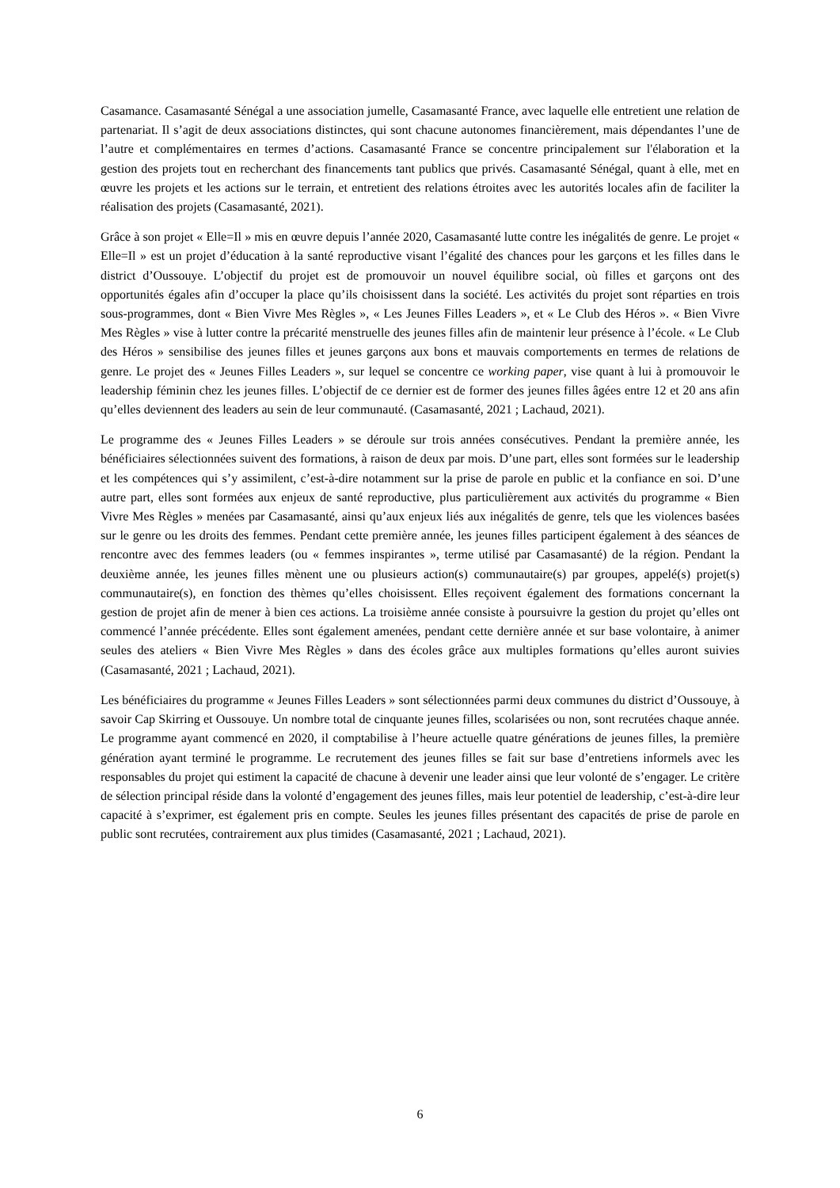Casamance. Casamasanté Sénégal a une association jumelle, Casamasanté France, avec laquelle elle entretient une relation de partenariat. Il s’agit de deux associations distinctes, qui sont chacune autonomes financièrement, mais dépendantes l’une de l’autre et complémentaires en termes d’actions. Casamasanté France se concentre principalement sur l'élaboration et la gestion des projets tout en recherchant des financements tant publics que privés. Casamasanté Sénégal, quant à elle, met en œuvre les projets et les actions sur le terrain, et entretient des relations étroites avec les autorités locales afin de faciliter la réalisation des projets (Casamasanté, 2021).
Grâce à son projet « Elle=Il » mis en œuvre depuis l’année 2020, Casamasanté lutte contre les inégalités de genre. Le projet « Elle=Il » est un projet d’éducation à la santé reproductive visant l’égalité des chances pour les garçons et les filles dans le district d’Oussouye. L’objectif du projet est de promouvoir un nouvel équilibre social, où filles et garçons ont des opportunités égales afin d’occuper la place qu’ils choisissent dans la société. Les activités du projet sont réparties en trois sous-programmes, dont « Bien Vivre Mes Règles », « Les Jeunes Filles Leaders », et « Le Club des Héros ». « Bien Vivre Mes Règles » vise à lutter contre la précarité menstruelle des jeunes filles afin de maintenir leur présence à l’école. « Le Club des Héros » sensibilise des jeunes filles et jeunes garçons aux bons et mauvais comportements en termes de relations de genre. Le projet des « Jeunes Filles Leaders », sur lequel se concentre ce working paper, vise quant à lui à promouvoir le leadership féminin chez les jeunes filles. L’objectif de ce dernier est de former des jeunes filles âgées entre 12 et 20 ans afin qu’elles deviennent des leaders au sein de leur communauté. (Casamasanté, 2021 ; Lachaud, 2021).
Le programme des « Jeunes Filles Leaders » se déroule sur trois années consécutives. Pendant la première année, les bénéficiaires sélectionnées suivent des formations, à raison de deux par mois. D’une part, elles sont formées sur le leadership et les compétences qui s’y assimilent, c’est-à-dire notamment sur la prise de parole en public et la confiance en soi. D’une autre part, elles sont formées aux enjeux de santé reproductive, plus particulièrement aux activités du programme « Bien Vivre Mes Règles » menées par Casamasanté, ainsi qu’aux enjeux liés aux inégalités de genre, tels que les violences basées sur le genre ou les droits des femmes. Pendant cette première année, les jeunes filles participent également à des séances de rencontre avec des femmes leaders (ou « femmes inspirantes », terme utilisé par Casamasanté) de la région. Pendant la deuxième année, les jeunes filles mènent une ou plusieurs action(s) communautaire(s) par groupes, appelé(s) projet(s) communautaire(s), en fonction des thèmes qu’elles choisissent. Elles reçoivent également des formations concernant la gestion de projet afin de mener à bien ces actions. La troisième année consiste à poursuivre la gestion du projet qu’elles ont commencé l’année précédente. Elles sont également amenées, pendant cette dernière année et sur base volontaire, à animer seules des ateliers « Bien Vivre Mes Règles » dans des écoles grâce aux multiples formations qu’elles auront suivies (Casamasanté, 2021 ; Lachaud, 2021).
Les bénéficiaires du programme « Jeunes Filles Leaders » sont sélectionnées parmi deux communes du district d’Oussouye, à savoir Cap Skirring et Oussouye. Un nombre total de cinquante jeunes filles, scolarisées ou non, sont recrutées chaque année. Le programme ayant commencé en 2020, il comptabilise à l’heure actuelle quatre générations de jeunes filles, la première génération ayant terminé le programme. Le recrutement des jeunes filles se fait sur base d’entretiens informels avec les responsables du projet qui estiment la capacité de chacune à devenir une leader ainsi que leur volonté de s’engager. Le critère de sélection principal réside dans la volonté d’engagement des jeunes filles, mais leur potentiel de leadership, c’est-à-dire leur capacité à s’exprimer, est également pris en compte. Seules les jeunes filles présentant des capacités de prise de parole en public sont recrutées, contrairement aux plus timides (Casamasanté, 2021 ; Lachaud, 2021).
6